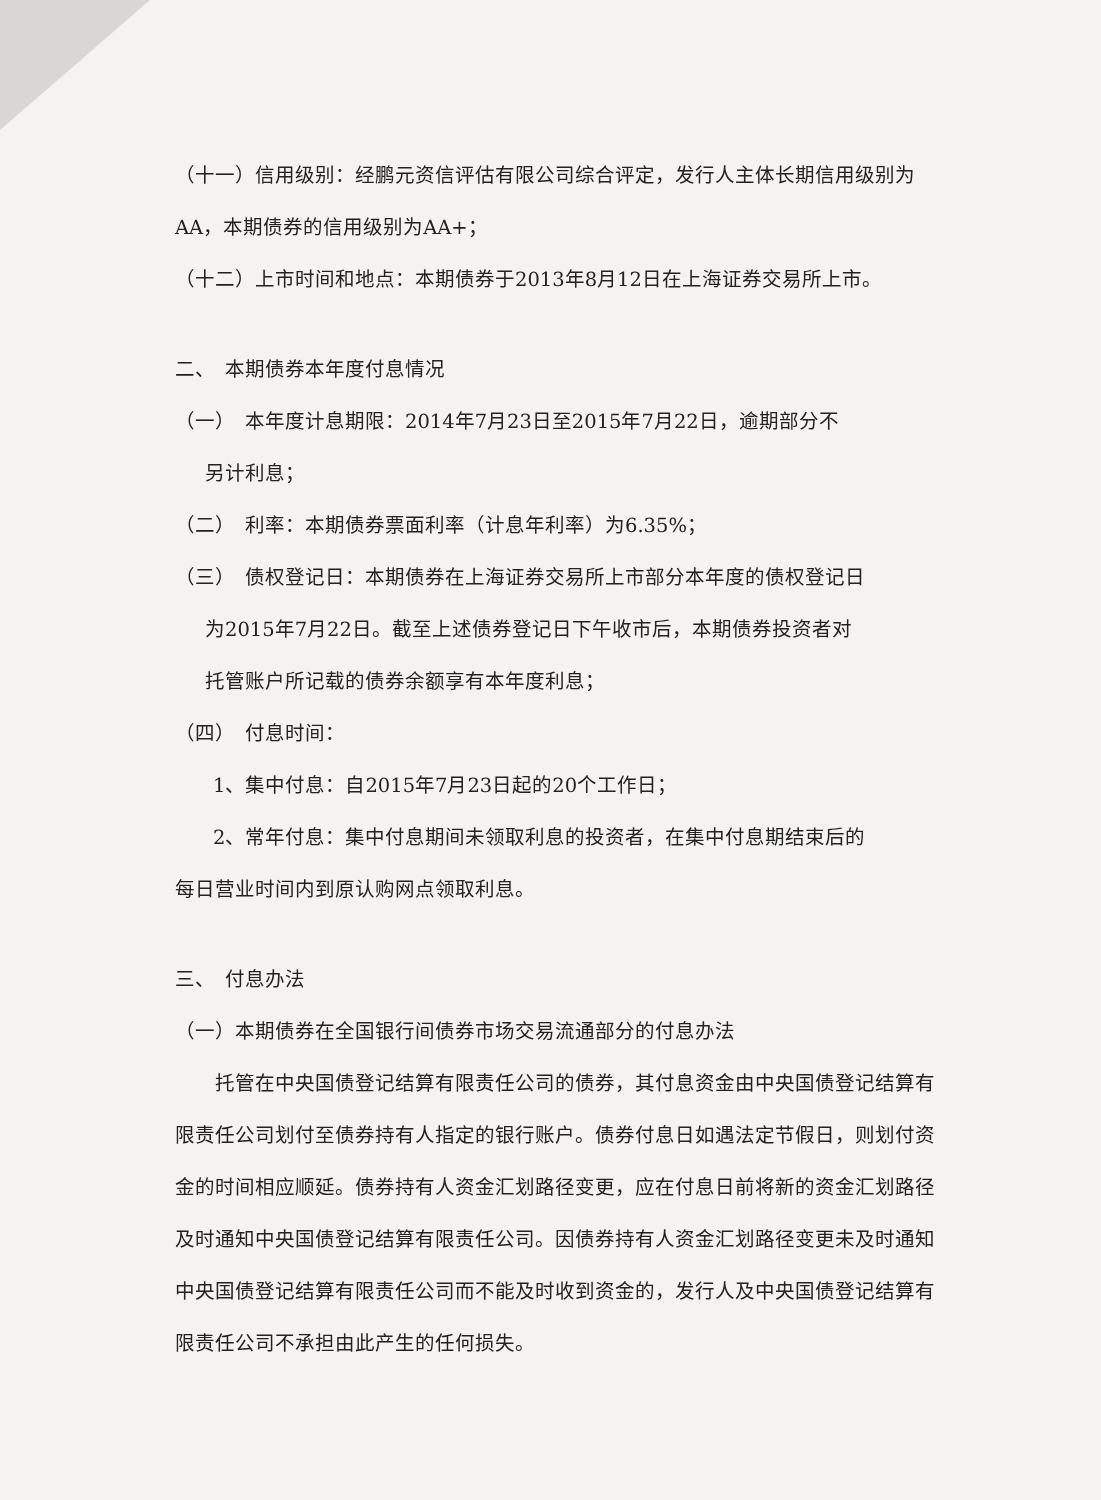（十一）信用级别：经鹏元资信评估有限公司综合评定，发行人主体长期信用级别为AA，本期债券的信用级别为AA+；
（十二）上市时间和地点：本期债券于2013年8月12日在上海证券交易所上市。
二、　本期债券本年度付息情况
（一）　本年度计息期限：2014年7月23日至2015年7月22日，逾期部分不
另计利息；
（二）　利率：本期债券票面利率（计息年利率）为6.35%；
（三）　债权登记日：本期债券在上海证券交易所上市部分本年度的债权登记日
为2015年7月22日。截至上述债券登记日下午收市后，本期债券投资者对
托管账户所记载的债券余额享有本年度利息；
（四）　付息时间：
1、集中付息：自2015年7月23日起的20个工作日；
2、常年付息：集中付息期间未领取利息的投资者，在集中付息期结束后的
每日营业时间内到原认购网点领取利息。
三、　付息办法
（一）本期债券在全国银行间债券市场交易流通部分的付息办法
托管在中央国债登记结算有限责任公司的债券，其付息资金由中央国债登记结算有限责任公司划付至债券持有人指定的银行账户。债券付息日如遇法定节假日，则划付资金的时间相应顺延。债券持有人资金汇划路径变更，应在付息日前将新的资金汇划路径及时通知中央国债登记结算有限责任公司。因债券持有人资金汇划路径变更未及时通知中央国债登记结算有限责任公司而不能及时收到资金的，发行人及中央国债登记结算有限责任公司不承担由此产生的任何损失。